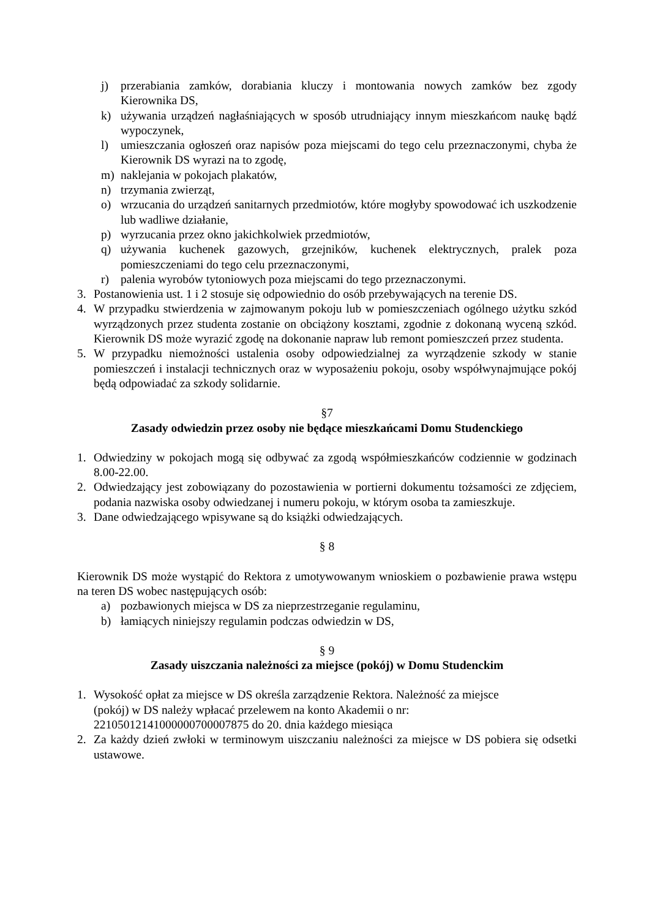j) przerabiania zamków, dorabiania kluczy i montowania nowych zamków bez zgody Kierownika DS,
k) używania urządzeń nagłaśniających w sposób utrudniający innym mieszkańcom naukę bądź wypoczynek,
l) umieszczania ogłoszeń oraz napisów poza miejscami do tego celu przeznaczonymi, chyba że Kierownik DS wyrazi na to zgodę,
m) naklejania w pokojach plakatów,
n) trzymania zwierząt,
o) wrzucania do urządzeń sanitarnych przedmiotów, które mogłyby spowodować ich uszkodzenie lub wadliwe działanie,
p) wyrzucania przez okno jakichkolwiek przedmiotów,
q) używania kuchenek gazowych, grzejników, kuchenek elektrycznych, pralek poza pomieszczeniami do tego celu przeznaczonymi,
r) palenia wyrobów tytoniowych poza miejscami do tego przeznaczonymi.
3. Postanowienia ust. 1 i 2 stosuje się odpowiednio do osób przebywających na terenie DS.
4. W przypadku stwierdzenia w zajmowanym pokoju lub w pomieszczeniach ogólnego użytku szkód wyrządzonych przez studenta zostanie on obciążony kosztami, zgodnie z dokonaną wyceną szkód. Kierownik DS może wyrazić zgodę na dokonanie napraw lub remont pomieszczeń przez studenta.
5. W przypadku niemożności ustalenia osoby odpowiedzialnej za wyrządzenie szkody w stanie pomieszczeń i instalacji technicznych oraz w wyposażeniu pokoju, osoby współwynajmujące pokój będą odpowiadać za szkody solidarnie.
§7
Zasady odwiedzin przez osoby nie będące mieszkańcami Domu Studenckiego
1. Odwiedziny w pokojach mogą się odbywać za zgodą współmieszkańców codziennie w godzinach 8.00-22.00.
2. Odwiedzający jest zobowiązany do pozostawienia w portierni dokumentu tożsamości ze zdjęciem, podania nazwiska osoby odwiedzanej i numeru pokoju, w którym osoba ta zamieszkuje.
3. Dane odwiedzającego wpisywane są do książki odwiedzających.
§ 8
Kierownik DS może wystąpić do Rektora z umotywowanym wnioskiem o pozbawienie prawa wstępu na teren DS wobec następujących osób:
a) pozbawionych miejsca w DS za nieprzestrzeganie regulaminu,
b) łamiących niniejszy regulamin podczas odwiedzin w DS,
§ 9
Zasady uiszczania należności za miejsce (pokój) w Domu Studenckim
1. Wysokość opłat za miejsce w DS określa zarządzenie Rektora. Należność za miejsce
(pokój) w DS należy wpłacać przelewem na konto Akademii o nr:
22105012141000000700007875 do 20. dnia każdego miesiąca
2. Za każdy dzień zwłoki w terminowym uiszczaniu należności za miejsce w DS pobiera się odsetki ustawowe.